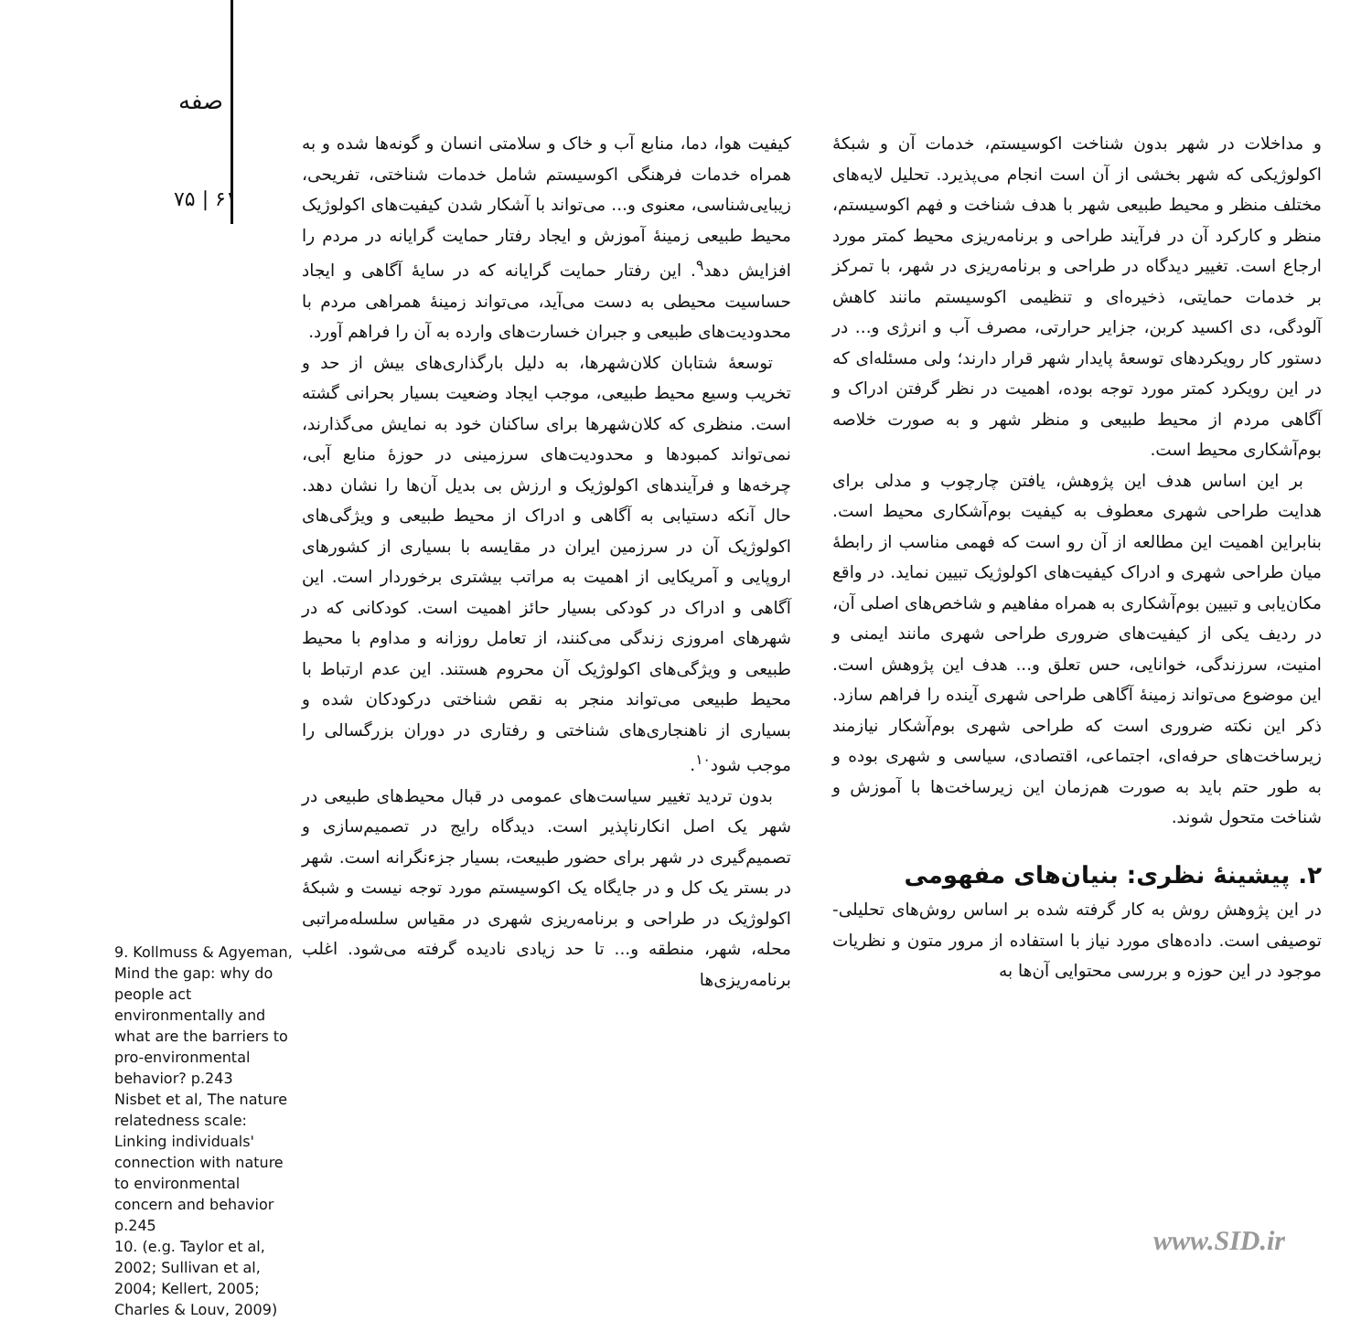صفه
۷۵ | ۶۱
9. Kollmuss & Agyeman, Mind the gap: why do people act environmentally and what are the barriers to pro-environmental behavior? p.243
Nisbet et al, The nature relatedness scale: Linking individuals' connection with nature to environmental concern and behavior p.245
10. (e.g. Taylor et al, 2002; Sullivan et al, 2004; Kellert, 2005; Charles & Louv, 2009)
کیفیت هوا، دما، منابع آب و خاک و سلامتی انسان و گونه‌ها شده و به همراه خدمات فرهنگی اکوسیستم شامل خدمات شناختی، تفریحی، زیبایی‌شناسی، معنوی و... می‌تواند با آشکار شدن کیفیت‌های اکولوژیک محیط طبیعی زمینۀ آموزش و ایجاد رفتار حمایت گرایانه در مردم را افزایش دهد<sup>۹</sup>. این رفتار حمایت گرایانه که در سایۀ آگاهی و ایجاد حساسیت محیطی به دست می‌آید، می‌تواند زمینۀ همراهی مردم با محدودیت‌های طبیعی و جبران خسارت‌های وارده به آن را فراهم آورد.
توسعۀ شتابان کلان‌شهرها، به دلیل بارگذاری‌های بیش از حد و تخریب وسیع محیط طبیعی، موجب ایجاد وضعیت بسیار بحرانی گشته است. منظری که کلان‌شهرها برای ساکنان خود به نمایش می‌گذارند، نمی‌تواند کمبودها و محدودیت‌های سرزمینی در حوزۀ منابع آبی، چرخه‌ها و فرآیندهای اکولوژیک و ارزش بی بدیل آن‌ها را نشان دهد. حال آنکه دستیابی به آگاهی و ادراک از محیط طبیعی و ویژگی‌های اکولوژیک آن در سرزمین ایران در مقایسه با بسیاری از کشورهای اروپایی و آمریکایی از اهمیت به مراتب بیشتری برخوردار است. این آگاهی و ادراک در کودکی بسیار حائز اهمیت است. کودکانی که در شهرهای امروزی زندگی می‌کنند، از تعامل روزانه و مداوم با محیط طبیعی و ویژگی‌های اکولوژیک آن محروم هستند. این عدم ارتباط با محیط طبیعی می‌تواند منجر به نقص شناختی درکودکان شده و بسیاری از ناهنجاری‌های شناختی و رفتاری در دوران بزرگسالی را موجب شود<sup>۱۰</sup>.
بدون تردید تغییر سیاست‌های عمومی در قبال محیط‌های طبیعی در شهر یک اصل انکارناپذیر است. دیدگاه رایج در تصمیم‌سازی و تصمیم‌گیری در شهر برای حضور طبیعت، بسیار جزءنگرانه است. شهر در بستر یک کل و در جایگاه یک اکوسیستم مورد توجه نیست و شبکۀ اکولوژیک در طراحی و برنامه‌ریزی شهری در مقیاس سلسله‌مراتبی محله، شهر، منطقه و... تا حد زیادی نادیده گرفته می‌شود. اغلب برنامه‌ریزی‌ها
و مداخلات در شهر بدون شناخت اکوسیستم، خدمات آن و شبکۀ اکولوژیکی که شهر بخشی از آن است انجام می‌پذیرد. تحلیل لایه‌های مختلف منظر و محیط طبیعی شهر با هدف شناخت و فهم اکوسیستم، منظر و کارکرد آن در فرآیند طراحی و برنامه‌ریزی محیط کمتر مورد ارجاع است. تغییر دیدگاه در طراحی و برنامه‌ریزی در شهر، با تمرکز بر خدمات حمایتی، ذخیره‌ای و تنظیمی اکوسیستم مانند کاهش آلودگی، دی اکسید کربن، جزایر حرارتی، مصرف آب و انرژی و... در دستور کار رویکردهای توسعۀ پایدار شهر قرار دارند؛ ولی مسئله‌ای که در این رویکرد کمتر مورد توجه بوده، اهمیت در نظر گرفتن ادراک و آگاهی مردم از محیط طبیعی و منظر شهر و به صورت خلاصه بوم‌آشکاری محیط است.
بر این اساس هدف این پژوهش، یافتن چارچوب و مدلی برای هدایت طراحی شهری معطوف به کیفیت بوم‌آشکاری محیط است. بنابراین اهمیت این مطالعه از آن رو است که فهمی مناسب از رابطۀ میان طراحی شهری و ادراک کیفیت‌های اکولوژیک تبیین نماید. در واقع مکان‌یابی و تبیین بوم‌آشکاری به همراه مفاهیم و شاخص‌های اصلی آن، در ردیف یکی از کیفیت‌های ضروری طراحی شهری مانند ایمنی و امنیت، سرزندگی، خوانایی، حس تعلق و... هدف این پژوهش است. این موضوع می‌تواند زمینۀ آگاهی طراحی شهری آینده را فراهم سازد. ذکر این نکته ضروری است که طراحی شهری بوم‌آشکار نیازمند زیرساخت‌های حرفه‌ای، اجتماعی، اقتصادی، سیاسی و شهری بوده و به طور حتم باید به صورت هم‌زمان این زیرساخت‌ها با آموزش و شناخت متحول شوند.
۲. پیشینۀ نظری: بنیان‌های مفهومی
در این پژوهش روش به کار گرفته شده بر اساس روش‌های تحلیلی- توصیفی است. داده‌های مورد نیاز با استفاده از مرور متون و نظریات موجود در این حوزه و بررسی محتوایی آن‌ها به
www.SID.ir